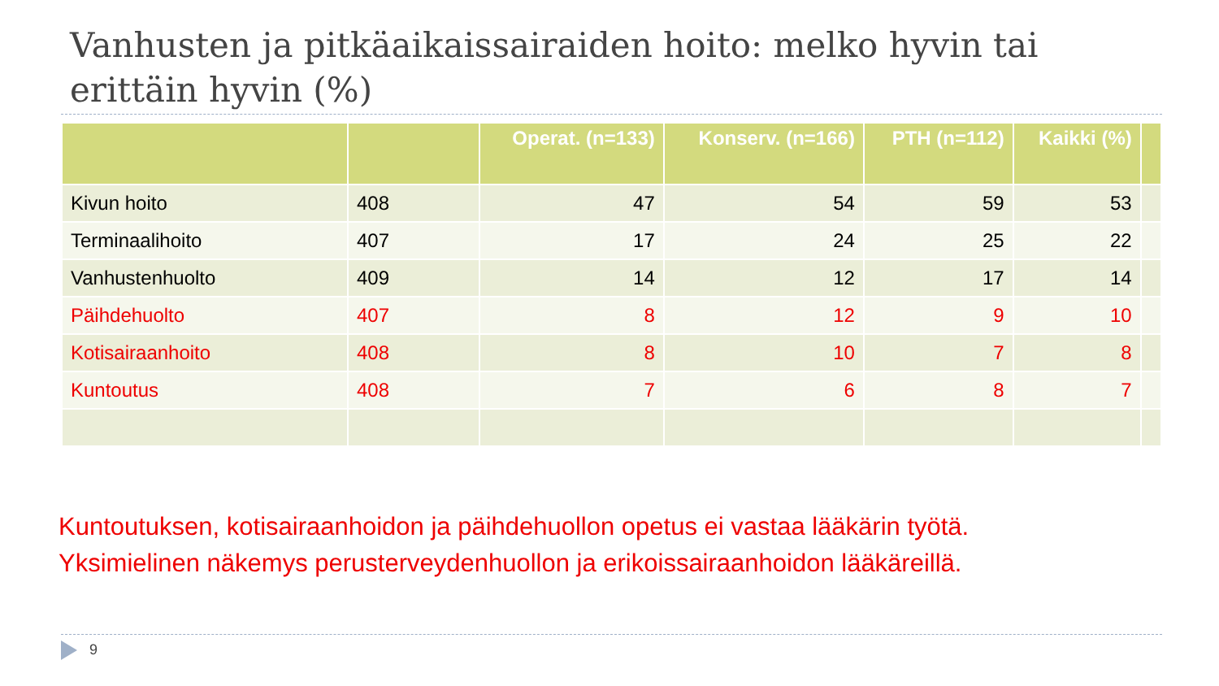Vanhusten ja pitkäaikaissairaiden hoito: melko hyvin tai erittäin hyvin (%)
| | | Operat. (n=133) | Konserv. (n=166) | PTH (n=112) | Kaikki (%) | |
| --- | --- | --- | --- | --- | --- | --- |
| Kivun hoito | 408 | 47 | 54 | 59 | 53 | |
| Terminaalihoito | 407 | 17 | 24 | 25 | 22 | |
| Vanhustenhuolto | 409 | 14 | 12 | 17 | 14 | |
| Päihdehuolto | 407 | 8 | 12 | 9 | 10 | |
| Kotisairaanhoito | 408 | 8 | 10 | 7 | 8 | |
| Kuntoutus | 408 | 7 | 6 | 8 | 7 | |
Kuntoutuksen, kotisairaanhoidon ja päihdehuollon opetus ei vastaa lääkärin työtä.
Yksimielinen näkemys perusterveydenhuollon ja erikoissairaanhoidon lääkäreillä.
9